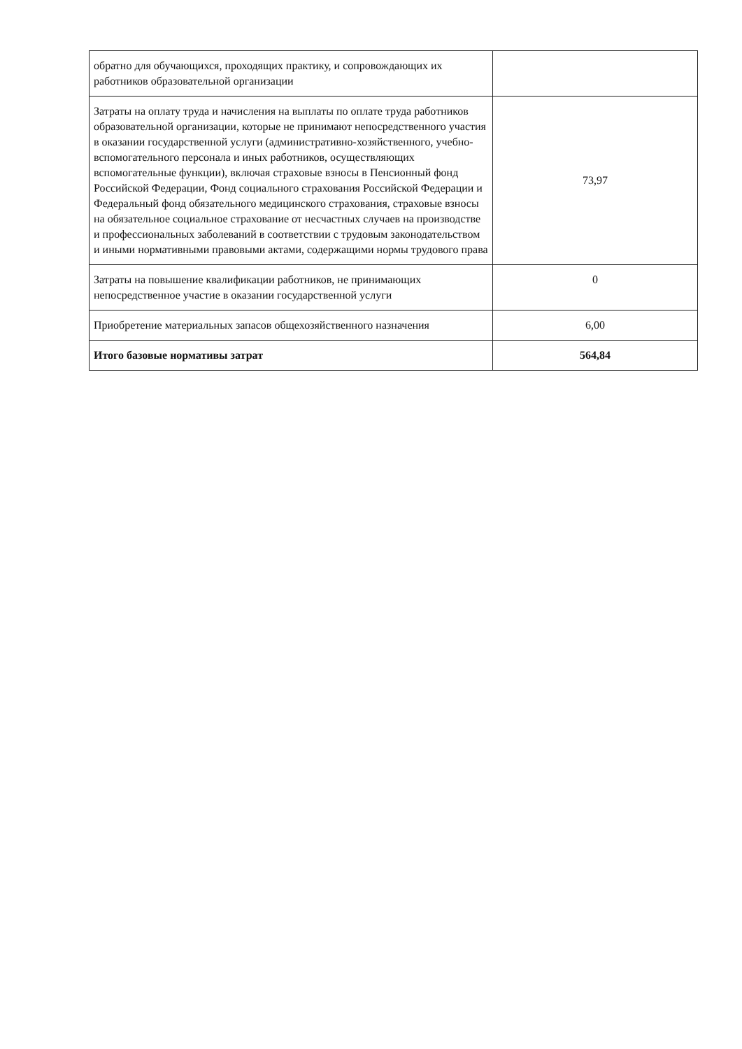| обратно для обучающихся, проходящих практику, и сопровождающих их работников образовательной организации | |
| Затраты на оплату труда и начисления на выплаты по оплате труда работников образовательной организации, которые не принимают непосредственного участия в оказании государственной услуги (административно-хозяйственного, учебно-вспомогательного персонала и иных работников, осуществляющих вспомогательные функции), включая страховые взносы в Пенсионный фонд Российской Федерации, Фонд социального страхования Российской Федерации и Федеральный фонд обязательного медицинского страхования, страховые взносы на обязательное социальное страхование от несчастных случаев на производстве и профессиональных заболеваний в соответствии с трудовым законодательством и иными нормативными правовыми актами, содержащими нормы трудового права | 73,97 |
| Затраты на повышение квалификации работников, не принимающих непосредственное участие в оказании государственной услуги | 0 |
| Приобретение материальных запасов общехозяйственного назначения | 6,00 |
| Итого базовые нормативы затрат | 564,84 |